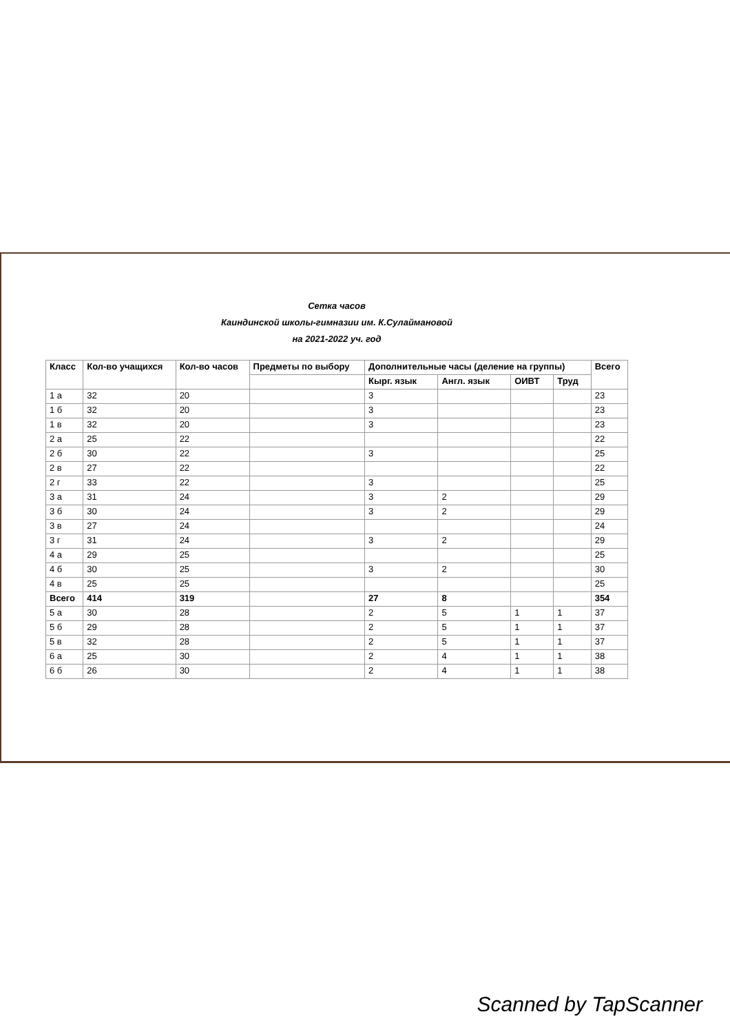Сетка часов
Каиндинской школы-гимназии им. К.Сулаймановой
на 2021-2022 уч. год
| Класс | Кол-во учащихся | Кол-во часов | Предметы по выбору | Дополнительные часы (деление на группы) | | | | Всего |
| --- | --- | --- | --- | --- | --- | --- | --- | --- |
| | | | | Кырг. язык | Англ. язык | ОИВТ | Труд | |
| 1 а | 32 | 20 | | 3 | | | | 23 |
| 1 б | 32 | 20 | | 3 | | | | 23 |
| 1 в | 32 | 20 | | 3 | | | | 23 |
| 2 а | 25 | 22 | | | | | | 22 |
| 2 б | 30 | 22 | | 3 | | | | 25 |
| 2 в | 27 | 22 | | | | | | 22 |
| 2 г | 33 | 22 | | 3 | | | | 25 |
| 3 а | 31 | 24 | | 3 | 2 | | | 29 |
| 3 б | 30 | 24 | | 3 | 2 | | | 29 |
| 3 в | 27 | 24 | | | | | | 24 |
| 3 г | 31 | 24 | | 3 | 2 | | | 29 |
| 4 а | 29 | 25 | | | | | | 25 |
| 4 б | 30 | 25 | | 3 | 2 | | | 30 |
| 4 в | 25 | 25 | | | | | | 25 |
| Всего | 414 | 319 | | 27 | 8 | | | 354 |
| 5 а | 30 | 28 | | 2 | 5 | 1 | 1 | 37 |
| 5 б | 29 | 28 | | 2 | 5 | 1 | 1 | 37 |
| 5 в | 32 | 28 | | 2 | 5 | 1 | 1 | 37 |
| 6 а | 25 | 30 | | 2 | 4 | 1 | 1 | 38 |
| 6 б | 26 | 30 | | 2 | 4 | 1 | 1 | 38 |
Scanned by TapScanner